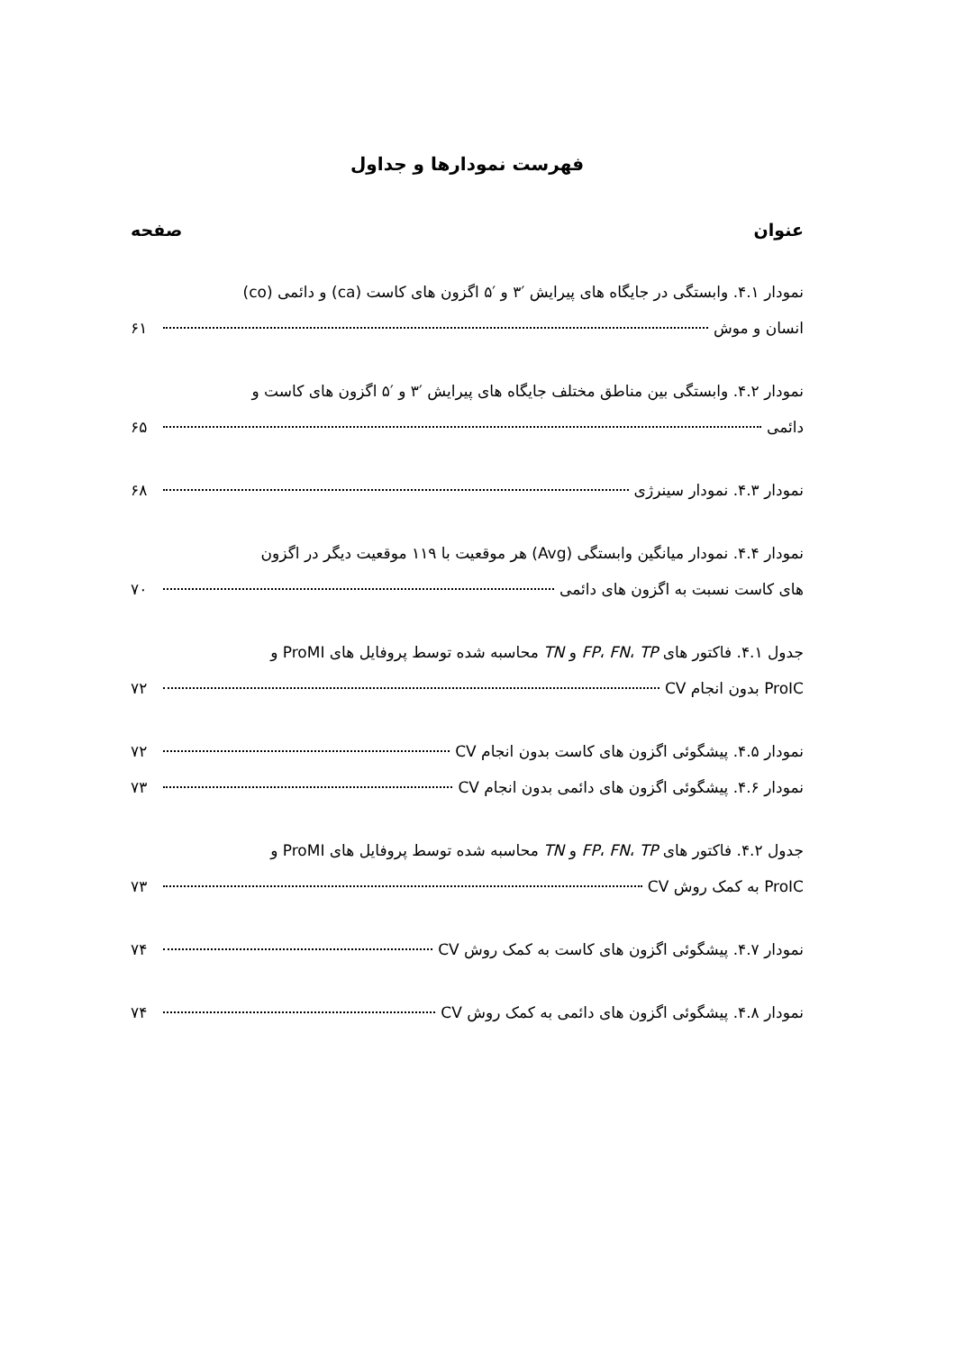فهرست نمودارها و جداول
عنوان صفحه
نمودار ۴.۱. وابستگی در جایگاه های پیرایش ′۳ و ′۵ اگزون های کاست (ca) و دائمی (co)
انسان و موش ۶۱
نمودار ۴.۲. وابستگی بین مناطق مختلف جایگاه های پیرایش ′۳ و ′۵ اگزون های کاست و
دائمی ۶۵
نمودار ۴.۳. نمودار سینرژی ۶۸
نمودار ۴.۴. نمودار میانگین وابستگی (Avg) هر موقعیت با ۱۱۹ موقعیت دیگر در اگزون
های کاست نسبت به اگزون های دائمی ۷۰
جدول ۴.۱. فاکتور های FP، FN، TP و TN محاسبه شده توسط پروفایل های ProMI و
ProIC بدون انجام CV ۷۲
نمودار ۴.۵. پیشگوئی اگزون های کاست بدون انجام CV ۷۲
نمودار ۴.۶. پیشگوئی اگزون های دائمی بدون انجام CV ۷۳
جدول ۴.۲. فاکتور های FP، FN، TP و TN محاسبه شده توسط پروفایل های ProMI و
ProIC به کمک روش CV ۷۳
نمودار ۴.۷. پیشگوئی اگزون های کاست به کمک روش CV ۷۴
نمودار ۴.۸. پیشگوئی اگزون های دائمی به کمک روش CV ۷۴